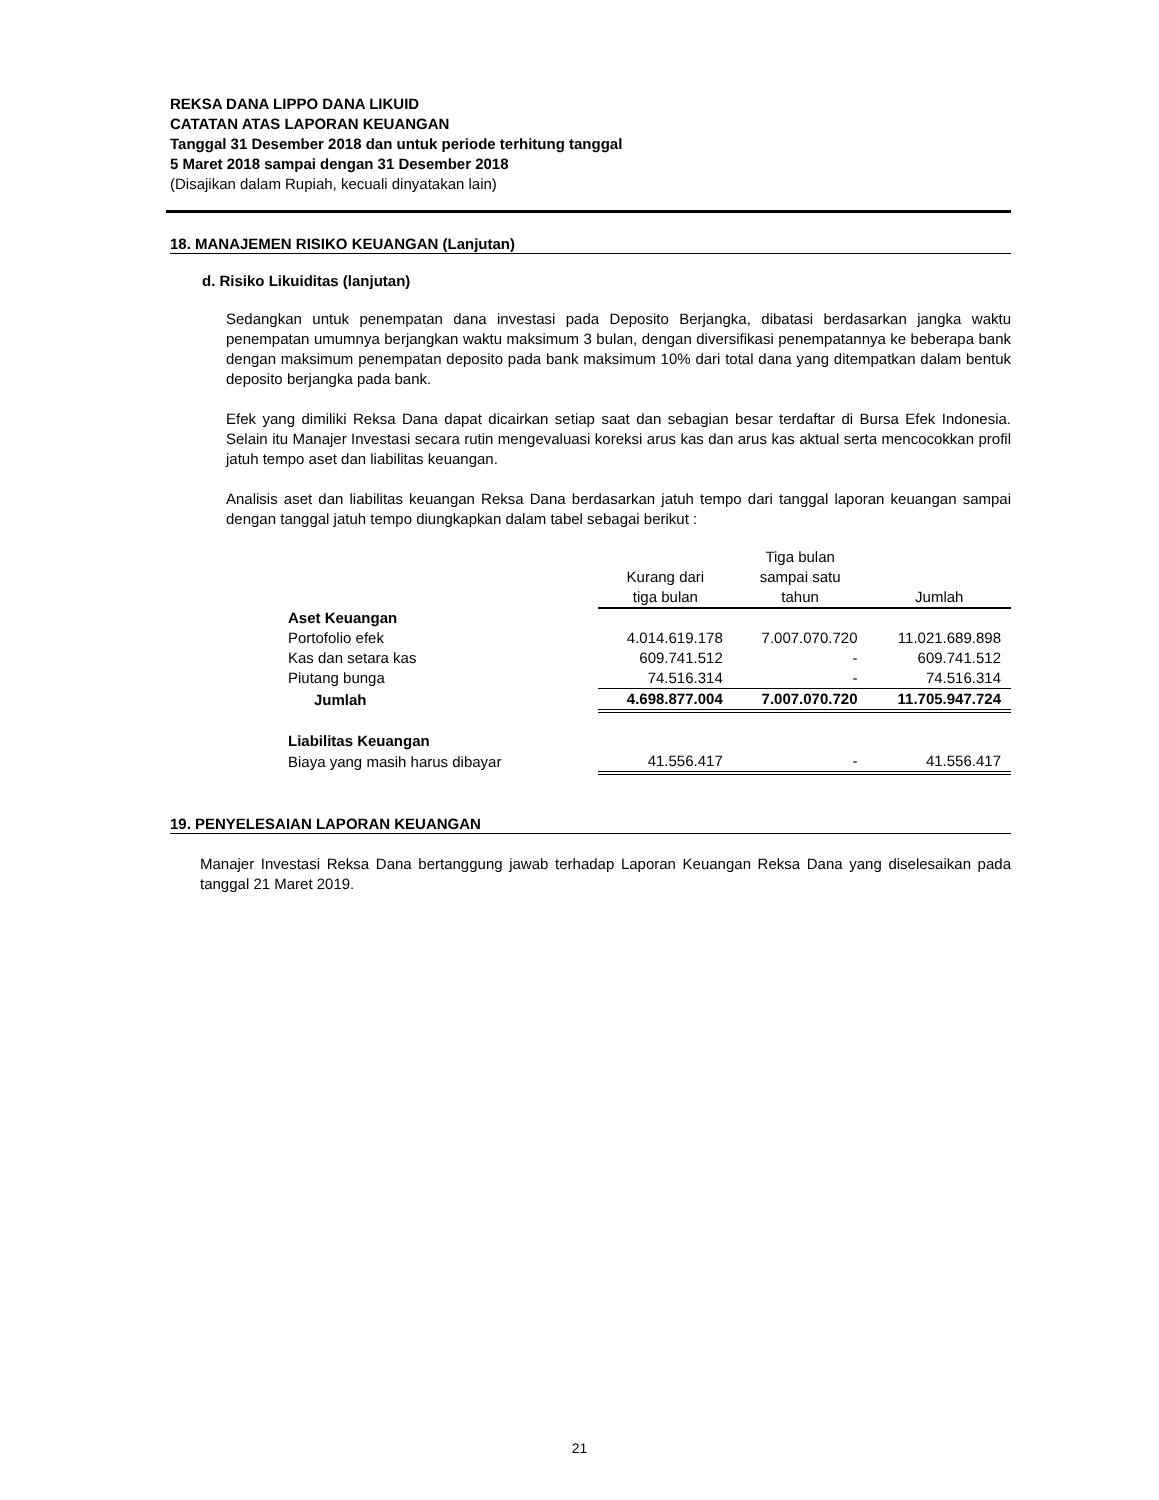REKSA DANA LIPPO DANA LIKUID
CATATAN ATAS LAPORAN KEUANGAN
Tanggal 31 Desember 2018 dan untuk periode terhitung tanggal
5 Maret 2018 sampai dengan 31 Desember 2018
(Disajikan dalam Rupiah, kecuali dinyatakan lain)
18. MANAJEMEN RISIKO KEUANGAN (Lanjutan)
d. Risiko Likuiditas (lanjutan)
Sedangkan untuk penempatan dana investasi pada Deposito Berjangka, dibatasi berdasarkan jangka waktu penempatan umumnya berjangkan waktu maksimum 3 bulan, dengan diversifikasi penempatannya ke beberapa bank dengan maksimum penempatan deposito pada bank maksimum 10% dari total dana yang ditempatkan dalam bentuk deposito berjangka pada bank.
Efek yang dimiliki Reksa Dana dapat dicairkan setiap saat dan sebagian besar terdaftar di Bursa Efek Indonesia. Selain itu Manajer Investasi secara rutin mengevaluasi koreksi arus kas dan arus kas aktual serta mencocokkan profil jatuh tempo aset dan liabilitas keuangan.
Analisis aset dan liabilitas keuangan Reksa Dana berdasarkan jatuh tempo dari tanggal laporan keuangan sampai dengan tanggal jatuh tempo diungkapkan dalam tabel sebagai berikut :
| | Kurang dari tiga bulan | Tiga bulan sampai satu tahun | Jumlah |
| Aset Keuangan | | | |
| Portofolio efek | 4.014.619.178 | 7.007.070.720 | 11.021.689.898 |
| Kas dan setara kas | 609.741.512 | - | 609.741.512 |
| Piutang bunga | 74.516.314 | - | 74.516.314 |
| Jumlah | 4.698.877.004 | 7.007.070.720 | 11.705.947.724 |
| Liabilitas Keuangan | | | |
| Biaya yang masih harus dibayar | 41.556.417 | - | 41.556.417 |
19. PENYELESAIAN LAPORAN KEUANGAN
Manajer Investasi Reksa Dana bertanggung jawab terhadap Laporan Keuangan Reksa Dana yang diselesaikan pada tanggal 21 Maret 2019.
21